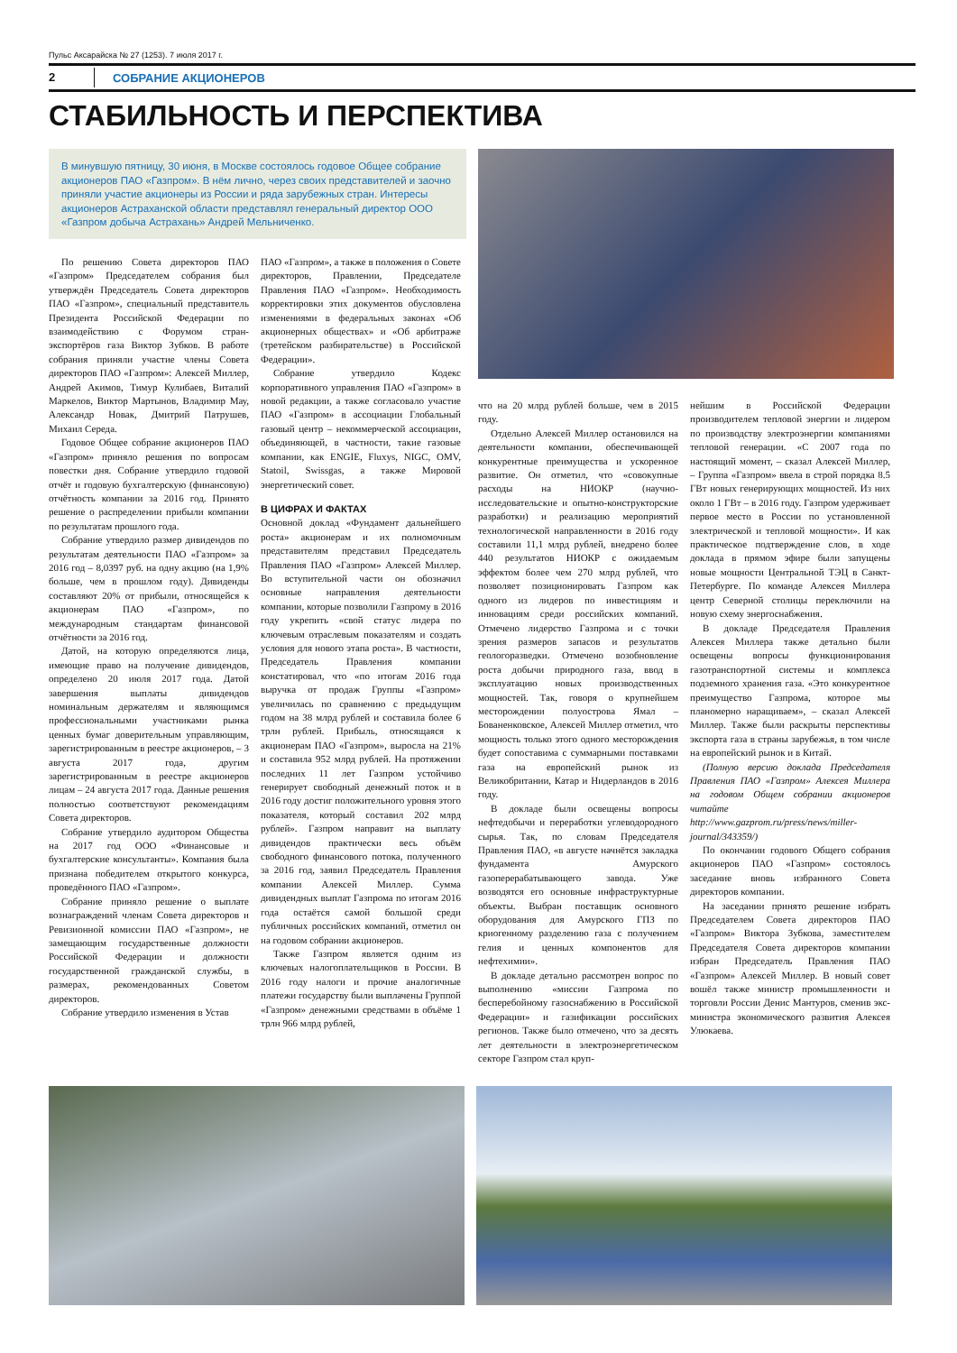Пульс Аксарайска № 27 (1253). 7 июля 2017 г.
2
СОБРАНИЕ АКЦИОНЕРОВ
СТАБИЛЬНОСТЬ И ПЕРСПЕКТИВА
В минувшую пятницу, 30 июня, в Москве состоялось годовое Общее собрание акционеров ПАО «Газпром». В нём лично, через своих представителей и заочно приняли участие акционеры из России и ряда зарубежных стран. Интересы акционеров Астраханской области представлял генеральный директор ООО «Газпром добыча Астрахань» Андрей Мельниченко.
По решению Совета директоров ПАО «Газпром» Председателем собрания был утверждён Председатель Совета директоров ПАО «Газпром», специальный представитель Президента Российской Федерации по взаимодействию с Форумом стран-экспортёров газа Виктор Зубков. В работе собрания приняли участие члены Совета директоров ПАО «Газпром»: Алексей Миллер, Андрей Акимов, Тимур Кулибаев, Виталий Маркелов, Виктор Мартынов, Владимир Мау, Александр Новак, Дмитрий Патрушев, Михаил Середа.
Годовое Общее собрание акционеров ПАО «Газпром» приняло решения по вопросам повестки дня. Собрание утвердило годовой отчёт и годовую бухгалтерскую (финансовую) отчётность компании за 2016 год. Принято решение о распределении прибыли компании по результатам прошлого года.
Собрание утвердило размер дивидендов по результатам деятельности ПАО «Газпром» за 2016 год – 8,0397 руб. на одну акцию (на 1,9% больше, чем в прошлом году). Дивиденды составляют 20% от прибыли, относящейся к акционерам ПАО «Газпром», по международным стандартам финансовой отчётности за 2016 год.
Датой, на которую определяются лица, имеющие право на получение дивидендов, определено 20 июля 2017 года. Датой завершения выплаты дивидендов номинальным держателям и являющимся профессиональными участниками рынка ценных бумаг доверительным управляющим, зарегистрированным в реестре акционеров, – 3 августа 2017 года, другим зарегистрированным в реестре акционеров лицам – 24 августа 2017 года. Данные решения полностью соответствуют рекомендациям Совета директоров.
Собрание утвердило аудитором Общества на 2017 год ООО «Финансовые и бухгалтерские консультанты». Компания была признана победителем открытого конкурса, проведённого ПАО «Газпром».
Собрание приняло решение о выплате вознаграждений членам Совета директоров и Ревизионной комиссии ПАО «Газпром», не замещающим государственные должности Российской Федерации и должности государственной гражданской службы, в размерах, рекомендованных Советом директоров.
Собрание утвердило изменения в Устав
ПАО «Газпром», а также в положения о Совете директоров, Правлении, Председателе Правления ПАО «Газпром». Необходимость корректировки этих документов обусловлена изменениями в федеральных законах «Об акционерных обществах» и «Об арбитраже (третейском разбирательстве) в Российской Федерации».
Собрание утвердило Кодекс корпоративного управления ПАО «Газпром» в новой редакции, а также согласовало участие ПАО «Газпром» в ассоциации Глобальный газовый центр – некоммерческой ассоциации, объединяющей, в частности, такие газовые компании, как ENGIE, Fluxys, NIGC, OMV, Statoil, Swissgas, а также Мировой энергетический совет.
В ЦИФРАХ И ФАКТАХ
Основной доклад «Фундамент дальнейшего роста» акционерам и их полномочным представителям представил Председатель Правления ПАО «Газпром» Алексей Миллер. Во вступительной части он обозначил основные направления деятельности компании, которые позволили Газпрому в 2016 году укрепить «свой статус лидера по ключевым отраслевым показателям и создать условия для нового этапа роста». В частности, Председатель Правления компании констатировал, что «по итогам 2016 года выручка от продаж Группы «Газпром» увеличилась по сравнению с предыдущим годом на 38 млрд рублей и составила более 6 трлн рублей. Прибыль, относящаяся к акционерам ПАО «Газпром», выросла на 21% и составила 952 млрд рублей. На протяжении последних 11 лет Газпром устойчиво генерирует свободный денежный поток и в 2016 году достиг положительного уровня этого показателя, который составил 202 млрд рублей». Газпром направит на выплату дивидендов практически весь объём свободного финансового потока, полученного за 2016 год, заявил Председатель Правления компании Алексей Миллер. Сумма дивидендных выплат Газпрома по итогам 2016 года остаётся самой большой среди публичных российских компаний, отметил он на годовом собрании акционеров.
Также Газпром является одним из ключевых налогоплательщиков в России. В 2016 году налоги и прочие аналогичные платежи государству были выплачены Группой «Газпром» денежными средствами в объёме 1 трлн 966 млрд рублей,
что на 20 млрд рублей больше, чем в 2015 году.
Отдельно Алексей Миллер остановился на деятельности компании, обеспечивающей конкурентные преимущества и ускоренное развитие. Он отметил, что «совокупные расходы на НИОКР (научно-исследовательские и опытно-конструкторские разработки) и реализацию мероприятий технологической направленности в 2016 году составили 11,1 млрд рублей, внедрено более 440 результатов НИОКР с ожидаемым эффектом более чем 270 млрд рублей, что позволяет позиционировать Газпром как одного из лидеров по инвестициям и инновациям среди российских компаний. Отмечено лидерство Газпрома и с точки зрения размеров запасов и результатов геологоразведки. Отмечено возобновление роста добычи природного газа, ввод в эксплуатацию новых производственных мощностей. Так, говоря о крупнейшем месторождении полуострова Ямал – Бованенковское, Алексей Миллер отметил, что мощность только этого одного месторождения будет сопоставима с суммарными поставками газа на европейский рынок из Великобритании, Катар и Нидерландов в 2016 году.
В докладе были освещены вопросы нефтедобычи и переработки углеводородного сырья. Так, по словам Председателя Правления ПАО, «в августе начнётся закладка фундамента Амурского газоперерабатывающего завода. Уже возводятся его основные инфраструктурные объекты. Выбран поставщик основного оборудования для Амурского ГПЗ по криогенному разделению газа с получением гелия и ценных компонентов для нефтехимии».
В докладе детально рассмотрен вопрос по выполнению «миссии Газпрома по бесперебойному газоснабжению в Российской Федерации» и газификации российских регионов. Также было отмечено, что за десять лет деятельности в электроэнергетическом секторе Газпром стал круп-
нейшим в Российской Федерации производителем тепловой энергии и лидером по производству электроэнергии компаниями тепловой генерации. «С 2007 года по настоящий момент, – сказал Алексей Миллер, – Группа «Газпром» ввела в строй порядка 8.5 ГВт новых генерирующих мощностей. Из них около 1 ГВт – в 2016 году. Газпром удерживает первое место в России по установленной электрической и тепловой мощности». И как практическое подтверждение слов, в ходе доклада в прямом эфире были запущены новые мощности Центральной ТЭЦ в Санкт-Петербурге. По команде Алексея Миллера центр Северной столицы переключили на новую схему энергоснабжения.
В докладе Председателя Правления Алексея Миллера также детально были освещены вопросы функционирования газотранспортной системы и комплекса подземного хранения газа. «Это конкурентное преимущество Газпрома, которое мы планомерно наращиваем», – сказал Алексей Миллер. Также были раскрыты перспективы экспорта газа в страны зарубежья, в том числе на европейский рынок и в Китай.
(Полную версию доклада Председателя Правления ПАО «Газпром» Алексея Миллера на годовом Общем собрании акционеров читайте http://www.gazprom.ru/press/news/miller-journal/343359/)
По окончании годового Общего собрания акционеров ПАО «Газпром» состоялось заседание вновь избранного Совета директоров компании.
На заседании принято решение избрать Председателем Совета директоров ПАО «Газпром» Виктора Зубкова, заместителем Председателя Совета директоров компании избран Председатель Правления ПАО «Газпром» Алексей Миллер. В новый совет вошёл также министр промышленности и торговли России Денис Мантуров, сменив экс-министра экономического развития Алексея Улюкаева.